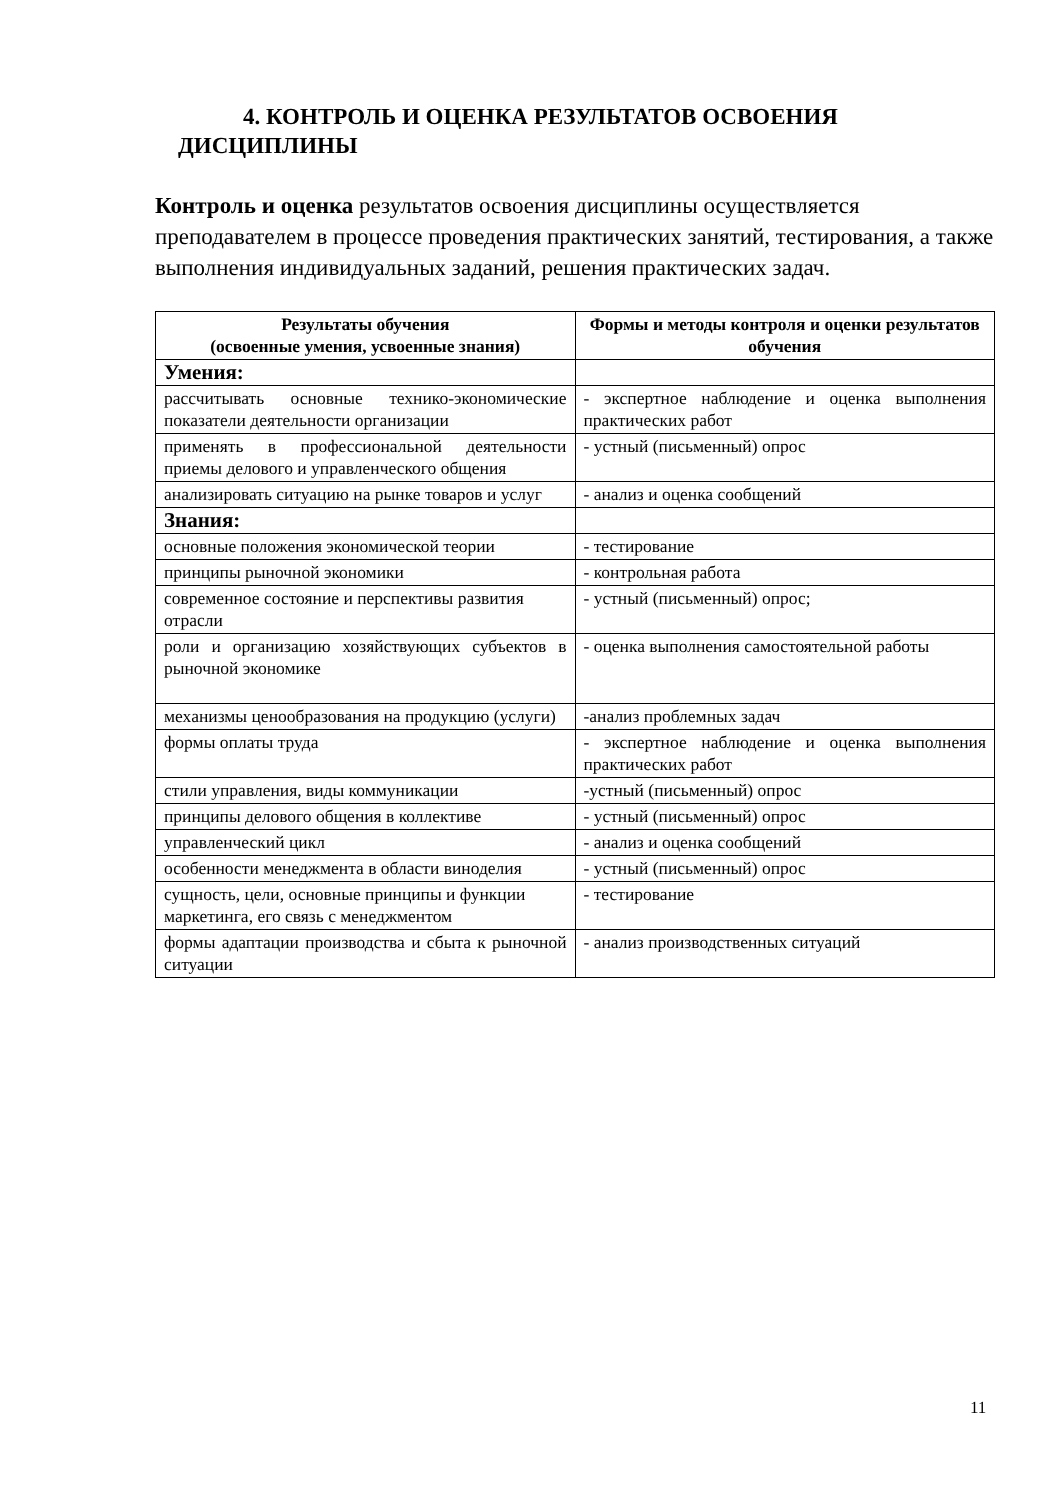4. КОНТРОЛЬ И ОЦЕНКА РЕЗУЛЬТАТОВ ОСВОЕНИЯ
ДИСЦИПЛИНЫ
Контроль и оценка результатов освоения дисциплины осуществляется преподавателем в процессе проведения практических занятий, тестирования, а также выполнения индивидуальных заданий, решения практических задач.
| Результаты обучения (освоенные умения, усвоенные знания) | Формы и методы контроля и оценки результатов обучения |
| --- | --- |
| Умения: | |
| рассчитывать основные технико-экономические показатели деятельности организации | - экспертное наблюдение и оценка выполнения практических работ |
| применять в профессиональной деятельности приемы делового и управленческого общения | - устный (письменный) опрос |
| анализировать ситуацию на рынке товаров и услуг | - анализ и оценка сообщений |
| Знания: | |
| основные положения экономической теории | - тестирование |
| принципы рыночной экономики | - контрольная работа |
| современное состояние и перспективы развития отрасли | - устный (письменный) опрос; |
| роли и организацию хозяйствующих субъектов в рыночной экономике | - оценка выполнения самостоятельной работы |
| механизмы ценообразования на продукцию (услуги) | -анализ проблемных задач |
| формы оплаты труда | - экспертное наблюдение и оценка выполнения практических работ |
| стили управления, виды коммуникации | -устный (письменный) опрос |
| принципы делового общения в коллективе | - устный (письменный) опрос |
| управленческий цикл | - анализ и оценка сообщений |
| особенности менеджмента в области виноделия | - устный (письменный) опрос |
| сущность, цели, основные принципы и функции маркетинга, его связь с менеджментом | - тестирование |
| формы адаптации производства и сбыта к рыночной ситуации | - анализ производственных ситуаций |
11